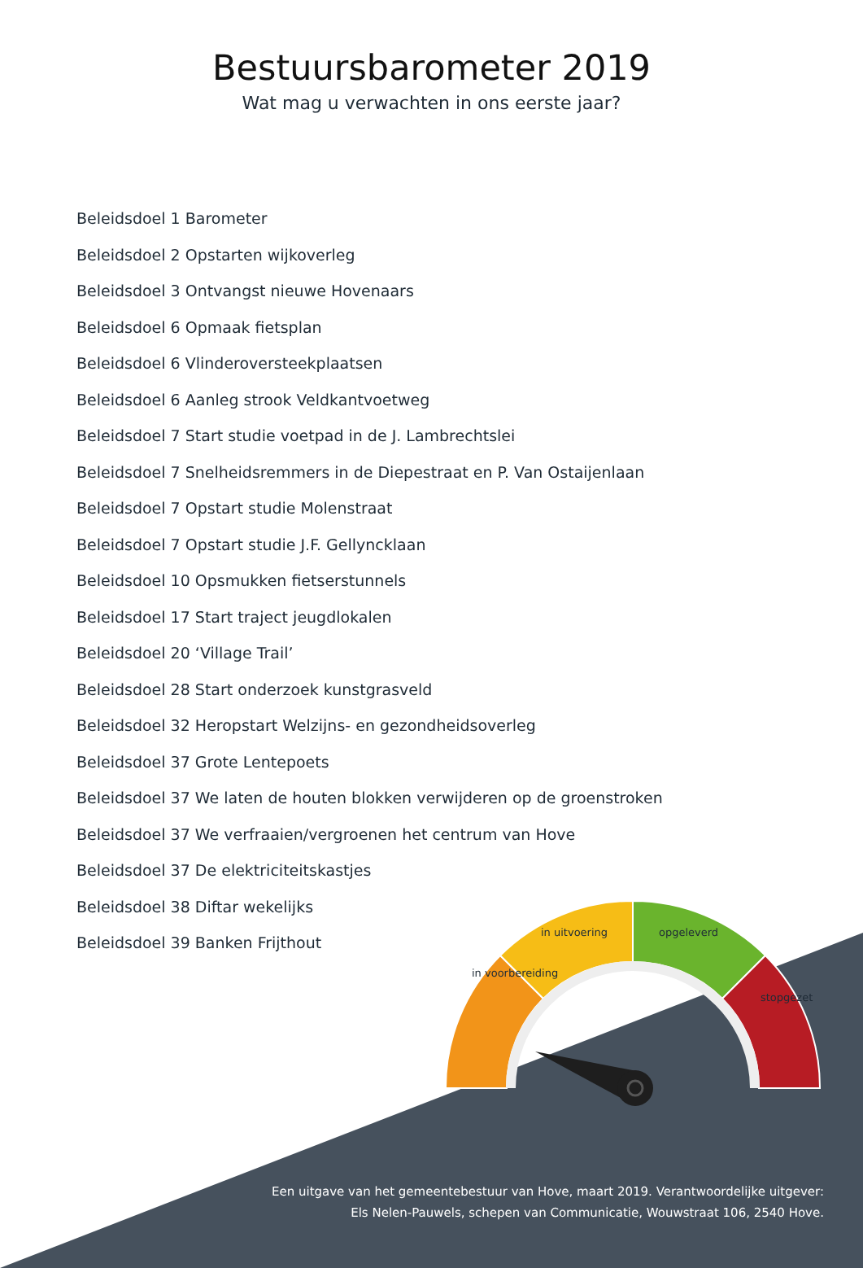Bestuursbarometer 2019
Wat mag u verwachten in ons eerste jaar?
Beleidsdoel 1 Barometer
Beleidsdoel 2 Opstarten wijkoverleg
Beleidsdoel 3 Ontvangst nieuwe Hovenaars
Beleidsdoel 6 Opmaak fietsplan
Beleidsdoel 6 Vlinderoversteekplaatsen
Beleidsdoel 6 Aanleg strook Veldkantvoetweg
Beleidsdoel 7 Start studie voetpad in de J. Lambrechtslei
Beleidsdoel 7 Snelheidsremmers in de Diepestraat en P. Van Ostaijenlaan
Beleidsdoel 7 Opstart studie Molenstraat
Beleidsdoel 7 Opstart studie J.F. Gellyncklaan
Beleidsdoel 10 Opsmukken fietserstunnels
Beleidsdoel 17 Start traject jeugdlokalen
Beleidsdoel 20 ‘Village Trail’
Beleidsdoel 28 Start onderzoek kunstgrasveld
Beleidsdoel 32 Heropstart Welzijns- en gezondheidsoverleg
Beleidsdoel 37 Grote Lentepoets
Beleidsdoel 37 We laten de houten blokken verwijderen op de groenstroken
Beleidsdoel 37 We verfraaien/vergroenen het centrum van Hove
Beleidsdoel 37 De elektriciteitskastjes
Beleidsdoel 38 Diftar wekelijks
Beleidsdoel 39 Banken Frijthout
in voorbereiding
in uitvoering opgeleverd
stopgezet
Een uitgave van het gemeentebestuur van Hove, maart 2019. Verantwoordelijke uitgever:
Els Nelen-Pauwels, schepen van Communicatie, Wouwstraat 106, 2540 Hove.